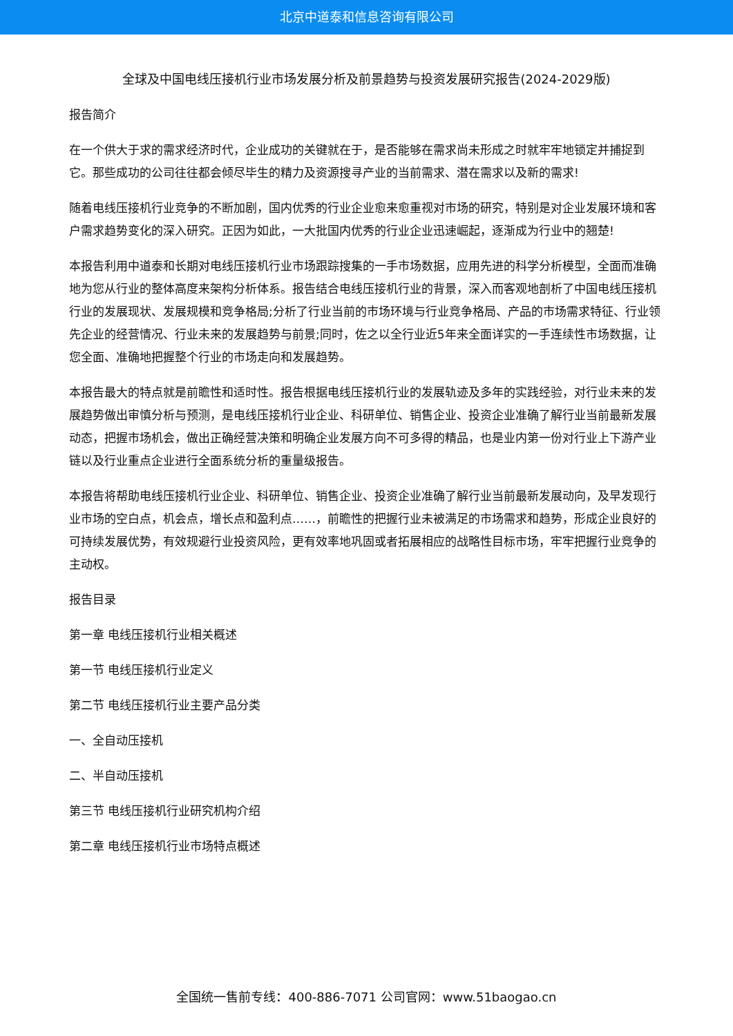北京中道泰和信息咨询有限公司
全球及中国电线压接机行业市场发展分析及前景趋势与投资发展研究报告(2024-2029版)
报告简介
在一个供大于求的需求经济时代，企业成功的关键就在于，是否能够在需求尚未形成之时就牢牢地锁定并捕捉到它。那些成功的公司往往都会倾尽毕生的精力及资源搜寻产业的当前需求、潜在需求以及新的需求!
随着电线压接机行业竞争的不断加剧，国内优秀的行业企业愈来愈重视对市场的研究，特别是对企业发展环境和客户需求趋势变化的深入研究。正因为如此，一大批国内优秀的行业企业迅速崛起，逐渐成为行业中的翘楚!
本报告利用中道泰和长期对电线压接机行业市场跟踪搜集的一手市场数据，应用先进的科学分析模型，全面而准确地为您从行业的整体高度来架构分析体系。报告结合电线压接机行业的背景，深入而客观地剖析了中国电线压接机行业的发展现状、发展规模和竞争格局;分析了行业当前的市场环境与行业竞争格局、产品的市场需求特征、行业领先企业的经营情况、行业未来的发展趋势与前景;同时，佐之以全行业近5年来全面详实的一手连续性市场数据，让您全面、准确地把握整个行业的市场走向和发展趋势。
本报告最大的特点就是前瞻性和适时性。报告根据电线压接机行业的发展轨迹及多年的实践经验，对行业未来的发展趋势做出审慎分析与预测，是电线压接机行业企业、科研单位、销售企业、投资企业准确了解行业当前最新发展动态，把握市场机会，做出正确经营决策和明确企业发展方向不可多得的精品，也是业内第一份对行业上下游产业链以及行业重点企业进行全面系统分析的重量级报告。
本报告将帮助电线压接机行业企业、科研单位、销售企业、投资企业准确了解行业当前最新发展动向，及早发现行业市场的空白点，机会点，增长点和盈利点……，前瞻性的把握行业未被满足的市场需求和趋势，形成企业良好的可持续发展优势，有效规避行业投资风险，更有效率地巩固或者拓展相应的战略性目标市场，牢牢把握行业竞争的主动权。
报告目录
第一章 电线压接机行业相关概述
第一节 电线压接机行业定义
第二节 电线压接机行业主要产品分类
一、全自动压接机
二、半自动压接机
第三节 电线压接机行业研究机构介绍
第二章 电线压接机行业市场特点概述
全国统一售前专线：400-886-7071 公司官网：www.51baogao.cn